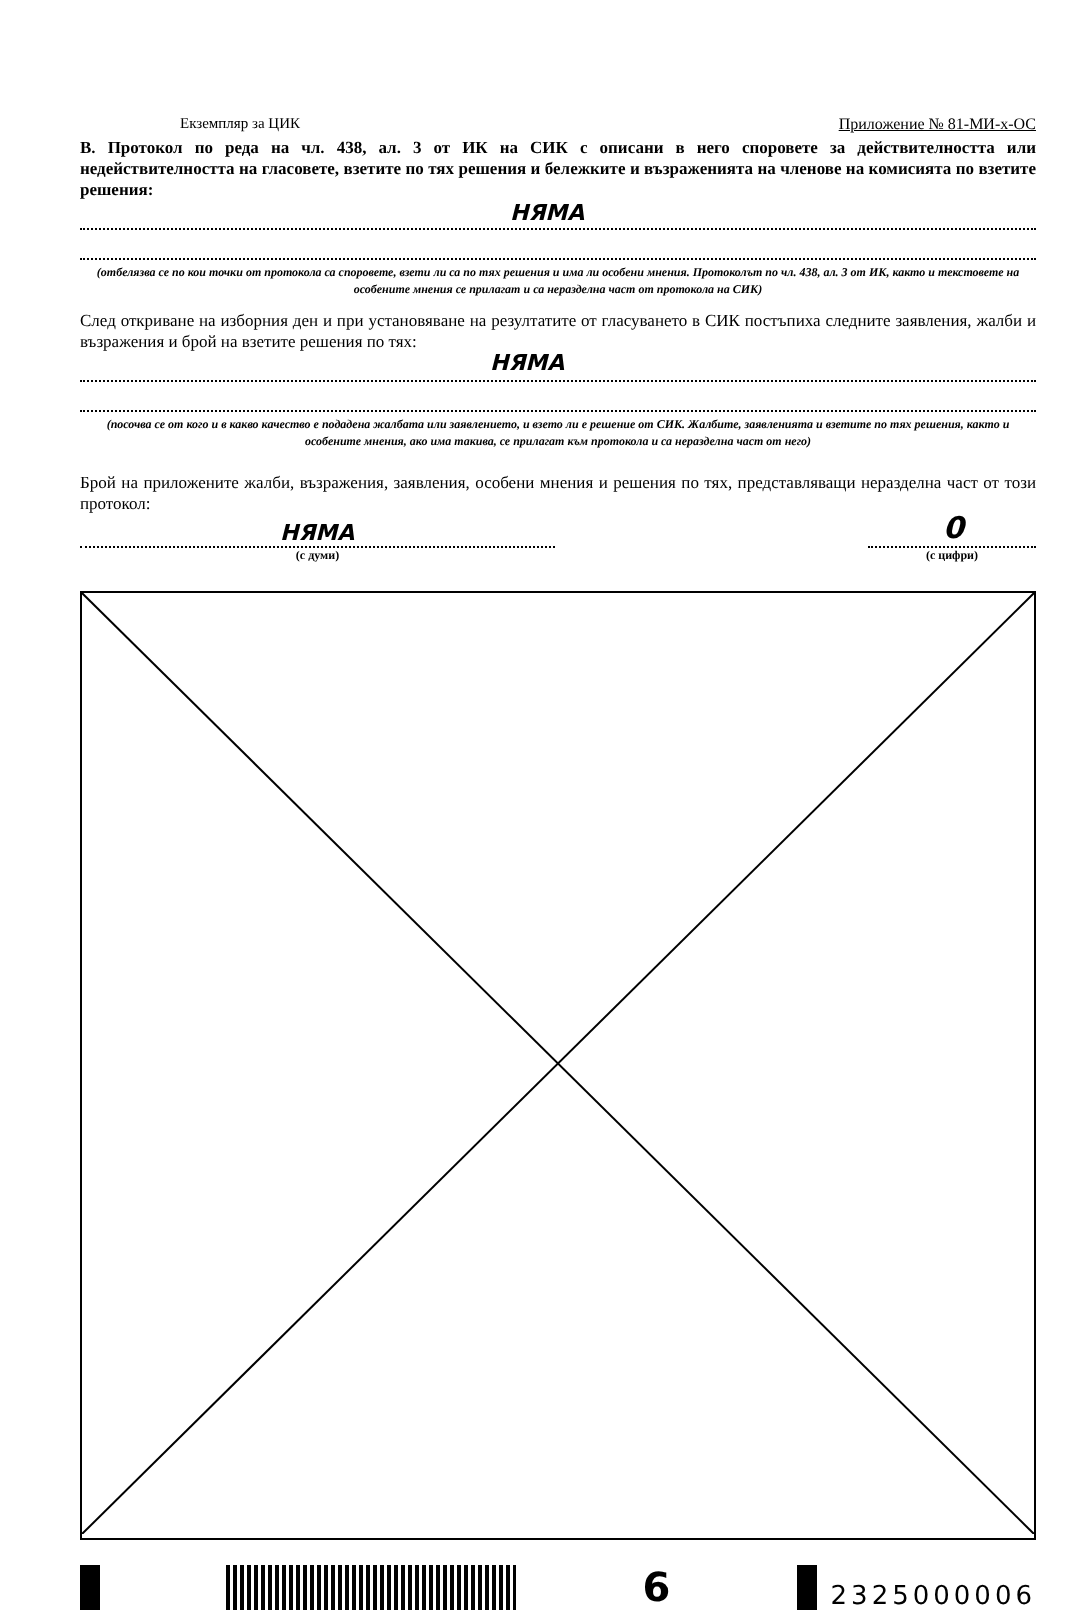Екземпляр за ЦИК Приложение № 81-МИ-х-ОС
В. Протокол по реда на чл. 438, ал. 3 от ИК на СИК с описани в него споровете за действителността или недействителността на гласовете, взетите по тях решения и бележките и възраженията на членове на комисията по взетите решения:
НЯМА
(отбелязва се по кои точки от протокола са споровете, взети ли са по тях решения и има ли особени мнения. Протоколът по чл. 438, ал. 3 от ИК, както и текстовете на особените мнения се прилагат и са неразделна част от протокола на СИК)
След откриване на изборния ден и при установяване на резултатите от гласуването в СИК постъпиха следните заявления, жалби и възражения и брой на взетите решения по тях:
НЯМА
(посочва се от кого и в какво качество е подадена жалбата или заявлението, и взето ли е решение от СИК. Жалбите, заявленията и взетите по тях решения, както и особените мнения, ако има такива, се прилагат към протокола и са неразделна част от него)
Брой на приложените жалби, възражения, заявления, особени мнения и решения по тях, представляващи неразделна част от този протокол:
НЯМА
(с думи)
0
(с цифри)
6
2325000006